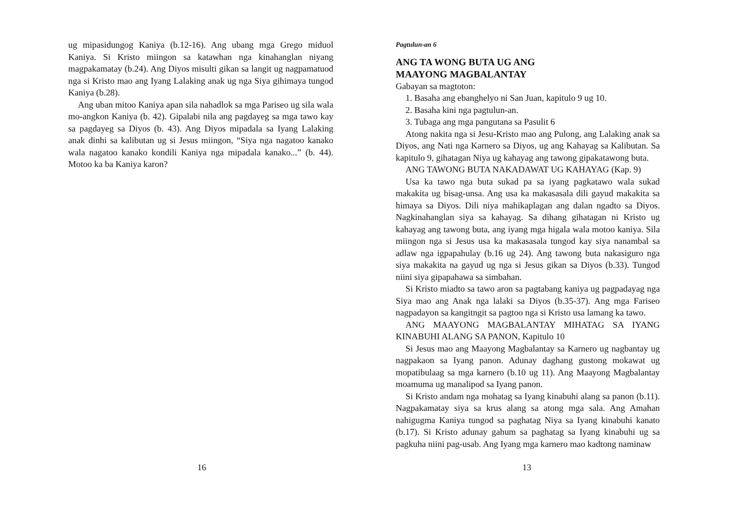ug mipasidungog Kaniya (b.12-16). Ang ubang mga Grego miduol Kaniya. Si Kristo miingon sa katawhan nga kinahanglan niyang magpakamatay (b.24). Ang Diyos misulti gikan sa langit ug nagpamatuod nga si Kristo mao ang Iyang Lalaking anak ug nga Siya gihimaya tungod Kaniya (b.28).
Ang uban mitoo Kaniya apan sila nahadlok sa mga Pariseo ug sila wala mo-angkon Kaniya (b. 42). Gipalabi nila ang pagdayeg sa mga tawo kay sa pagdayeg sa Diyos (b. 43). Ang Diyos mipadala sa Iyang Lalaking anak dinhi sa kalibutan ug si Jesus miingon, “Siya nga nagatoo kanako wala nagatoo kanako kondili Kaniya nga mipadala kanako...” (b. 44). Motoo ka ba Kaniya karon?
16
Pagtulun-an 6
ANG TA WONG BUTA UG ANG
MAAYONG MAGBALANTAY
Gabayan sa magtoton:
1. Basaha ang ebanghelyo ni San Juan, kapitulo 9 ug 10.
2. Basaha kini nga pagtulun-an.
3. Tubaga ang mga pangutana sa Pasulit 6
Atong nakita nga si Jesu-Kristo mao ang Pulong, ang Lalaking anak sa Diyos, ang Nati nga Karnero sa Diyos, ug ang Kahayag sa Kalibutan. Sa kapitulo 9, gihatagan Niya ug kahayag ang tawong gipakatawong buta.
ANG TAWONG BUTA NAKADAWAT UG KAHAYAG (Kap. 9)
Usa ka tawo nga buta sukad pa sa iyang pagkatawo wala sukad makakita ug bisag-unsa. Ang usa ka makasasala dili gayud makakita sa himaya sa Diyos. Dili niya mahikaplagan ang dalan ngadto sa Diyos. Nagkinahanglan siya sa kahayag. Sa dihang gihatagan ni Kristo ug kahayag ang tawong buta, ang iyang mga higala wala motoo kaniya. Sila miingon nga si Jesus usa ka makasasala tungod kay siya nanambal sa adlaw nga igpapahulay (b.16 ug 24). Ang tawong buta nakasiguro nga siya makakita na gayud ug nga si Jesus gikan sa Diyos (b.33). Tungod niini siya gipapahawa sa simbahan.
Si Kristo miadto sa tawo aron sa pagtabang kaniya ug pagpadayag nga Siya mao ang Anak nga lalaki sa Diyos (b.35-37). Ang mga Fariseo nagpadayon sa kangitngit sa pagtoo nga si Kristo usa lamang ka tawo.
ANG MAAYONG MAGBALANTAY MIHATAG SA IYANG KINABUHI ALANG SA PANON, Kapitulo 10
Si Jesus mao ang Maayong Magbalantay sa Karnero ug nagbantay ug nagpakaon sa Iyang panon. Adunay daghang gustong mokawat ug mopatibulaag sa mga karnero (b.10 ug 11). Ang Maayong Magbalantay moamuma ug manalipod sa Iyang panon.
Si Kristo andam nga mohatag sa Iyang kinabuhi alang sa panon (b.11). Nagpakamatay siya sa krus alang sa atong mga sala. Ang Amahan nahigugma Kaniya tungod sa paghatag Niya sa Iyang kinabuhi kanato (b.17). Si Kristo adunay gahum sa paghatag sa Iyang kinabuhi ug sa pagkuha niini pag-usab. Ang Iyang mga karnero mao kadtong naminaw
13